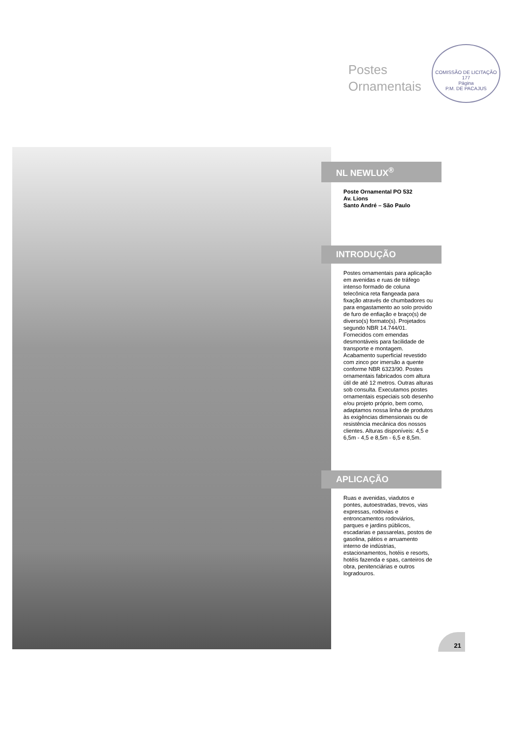Postes
Ornamentais
COMISSÃO DE LICITAÇÃO
177
Página
P.M. DE PACAJUS
NL NEWLUX<sup>®</sup>
Poste Ornamental PO 532
Av. Lions
Santo André – São Paulo
INTRODUÇÃO
Postes ornamentais para aplicação em avenidas e ruas de tráfego intenso formado de coluna telecônica reta flangeada para fixação através de chumbadores ou para engastamento ao solo provido de furo de enfiação e braço(s) de diverso(s) formato(s). Projetados segundo NBR 14.744/01. Fornecidos com emendas desmontáveis para facilidade de transporte e montagem. Acabamento superficial revestido com zinco por imersão a quente conforme NBR 6323/90. Postes ornamentais fabricados com altura útil de até 12 metros. Outras alturas sob consulta. Executamos postes ornamentais especiais sob desenho e/ou projeto próprio, bem como, adaptamos nossa linha de produtos às exigências dimensionais ou de resistência mecânica dos nossos clientes. Alturas disponíveis: 4,5 e 6,5m - 4,5 e 8,5m - 6,5 e 8,5m.
APLICAÇÃO
Ruas e avenidas, viadutos e pontes, autoestradas, trevos, vias expressas, rodovias e entroncamentos rodoviários, parques e jardins públicos, escadarias e passarelas, postos de gasolina, pátios e arruamento interno de indústrias, estacionamentos, hotéis e resorts, hotéis fazenda e spas, canteiros de obra, penitenciárias e outros logradouros.
21